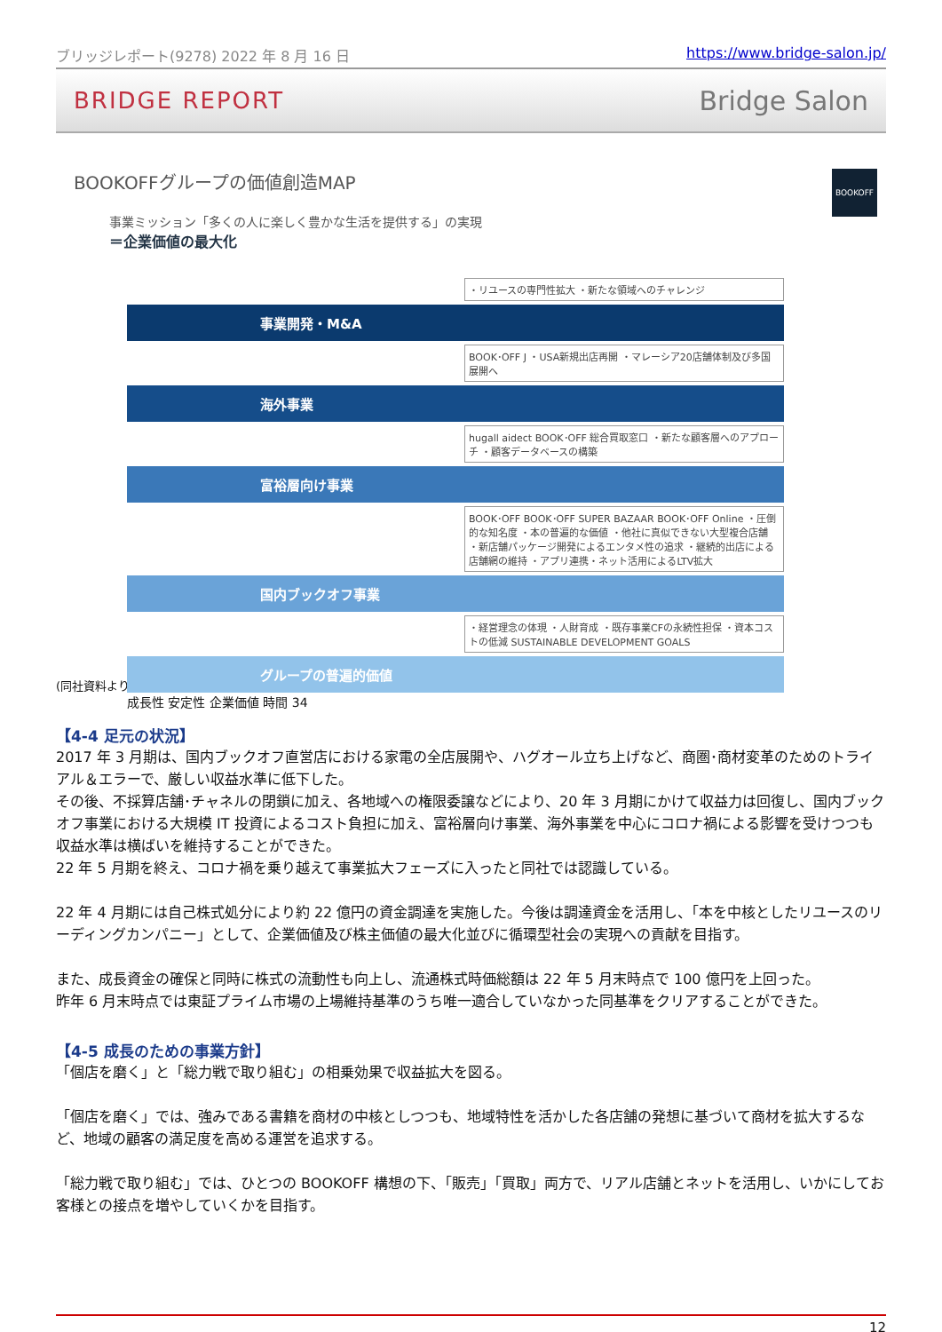ブリッジレポート(9278) 2022 年 8 月 16 日 https://www.bridge-salon.jp/
BRIDGE REPORT Bridge Salon
BOOKOFFグループの価値創造MAP
BOOKOFF
事業ミッション「多くの人に楽しく豊かな生活を提供する」の実現
＝企業価値の最大化
・リユースの専門性拡大 ・新たな領域へのチャレンジ
事業開発・M&A
BOOK･OFF J ・USA新規出店再開 ・マレーシア20店舗体制及び多国展開へ
海外事業
hugall aidect BOOK･OFF 総合買取窓口 ・新たな顧客層へのアプローチ ・顧客データベースの構築
富裕層向け事業
BOOK･OFF BOOK･OFF SUPER BAZAAR BOOK･OFF Online ・圧倒的な知名度 ・本の普遍的な価値 ・他社に真似できない大型複合店舗 ・新店舗パッケージ開発によるエンタメ性の追求 ・継続的出店による店舗網の維持 ・アプリ連携・ネット活用によるLTV拡大
国内ブックオフ事業
・経営理念の体現 ・人財育成 ・既存事業CFの永続性担保 ・資本コストの低減 SUSTAINABLE DEVELOPMENT GOALS
グループの普遍的価値
成長性 安定性 企業価値 時間 34
(同社資料より)
【4-4 足元の状況】
2017 年 3 月期は、国内ブックオフ直営店における家電の全店展開や、ハグオール立ち上げなど、商圏･商材変革のためのトライアル＆エラーで、厳しい収益水準に低下した。
その後、不採算店舗･チャネルの閉鎖に加え、各地域への権限委譲などにより、20 年 3 月期にかけて収益力は回復し、国内ブックオフ事業における大規模 IT 投資によるコスト負担に加え、富裕層向け事業、海外事業を中心にコロナ禍による影響を受けつつも収益水準は横ばいを維持することができた。
22 年 5 月期を終え、コロナ禍を乗り越えて事業拡大フェーズに入ったと同社では認識している。
22 年 4 月期には自己株式処分により約 22 億円の資金調達を実施した。今後は調達資金を活用し、「本を中核としたリユースのリーディングカンパニー」として、企業価値及び株主価値の最大化並びに循環型社会の実現への貢献を目指す。
また、成長資金の確保と同時に株式の流動性も向上し、流通株式時価総額は 22 年 5 月末時点で 100 億円を上回った。
昨年 6 月末時点では東証プライム市場の上場維持基準のうち唯一適合していなかった同基準をクリアすることができた。
【4-5 成長のための事業方針】
「個店を磨く」と「総力戦で取り組む」の相乗効果で収益拡大を図る。
「個店を磨く」では、強みである書籍を商材の中核としつつも、地域特性を活かした各店舗の発想に基づいて商材を拡大するなど、地域の顧客の満足度を高める運営を追求する。
「総力戦で取り組む」では、ひとつの BOOKOFF 構想の下、「販売」「買取」両方で、リアル店舗とネットを活用し、いかにしてお客様との接点を増やしていくかを目指す。
12